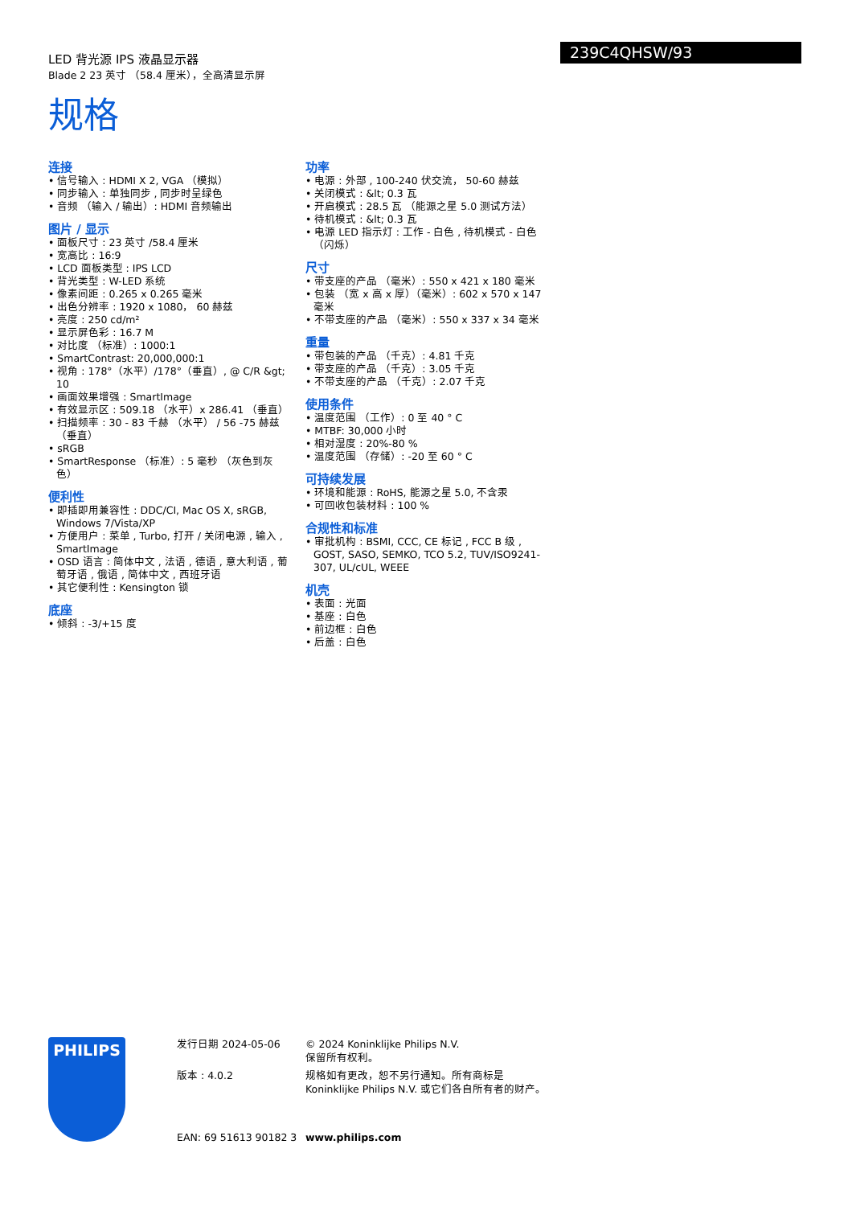LED 背光源 IPS 液晶显示器
Blade 2 23 英寸 （58.4 厘米），全高清显示屏
239C4QHSW/93
规格
连接
• 信号输入 : HDMI X 2, VGA （模拟）
• 同步输入 : 单独同步 , 同步时呈绿色
• 音频 （输入 / 输出）: HDMI 音频输出
图片 / 显示
• 面板尺寸 : 23 英寸 /58.4 厘米
• 宽高比 : 16:9
• LCD 面板类型 : IPS LCD
• 背光类型 : W-LED 系统
• 像素间距 : 0.265 x 0.265 毫米
• 出色分辨率 : 1920 x 1080， 60 赫兹
• 亮度 : 250 cd/m²
• 显示屏色彩 : 16.7 M
• 对比度 （标准）: 1000:1
• SmartContrast: 20,000,000:1
• 视角 : 178°（水平）/178°（垂直）, @ C/R &gt; 10
• 画面效果增强 : SmartImage
• 有效显示区 : 509.18 （水平）x 286.41 （垂直）
• 扫描频率 : 30 - 83 千赫 （水平） / 56 -75 赫兹 （垂直）
• sRGB
• SmartResponse （标准）: 5 毫秒 （灰色到灰色）
便利性
• 即插即用兼容性 : DDC/CI, Mac OS X, sRGB, Windows 7/Vista/XP
• 方便用户 : 菜单 , Turbo, 打开 / 关闭电源 , 输入 , SmartImage
• OSD 语言 : 简体中文 , 法语 , 德语 , 意大利语 , 葡萄牙语 , 俄语 , 简体中文 , 西班牙语
• 其它便利性 : Kensington 锁
底座
• 倾斜 : -3/+15 度
功率
• 电源 : 外部 , 100-240 伏交流， 50-60 赫兹
• 关闭模式 : &lt; 0.3 瓦
• 开启模式 : 28.5 瓦 （能源之星 5.0 测试方法）
• 待机模式 : &lt; 0.3 瓦
• 电源 LED 指示灯 : 工作 - 白色 , 待机模式 - 白色 （闪烁）
尺寸
• 带支座的产品 （毫米）: 550 x 421 x 180 毫米
• 包装 （宽 x 高 x 厚）（毫米）: 602 x 570 x 147 毫米
• 不带支座的产品 （毫米）: 550 x 337 x 34 毫米
重量
• 带包装的产品 （千克）: 4.81 千克
• 带支座的产品 （千克）: 3.05 千克
• 不带支座的产品 （千克）: 2.07 千克
使用条件
• 温度范围 （工作）: 0 至 40 ° C
• MTBF: 30,000 小时
• 相对湿度 : 20%-80 %
• 温度范围 （存储）: -20 至 60 ° C
可持续发展
• 环境和能源 : RoHS, 能源之星 5.0, 不含汞
• 可回收包装材料 : 100 %
合规性和标准
• 审批机构 : BSMI, CCC, CE 标记 , FCC B 级 , GOST, SASO, SEMKO, TCO 5.2, TUV/ISO9241-307, UL/cUL, WEEE
机壳
• 表面 : 光面
• 基座 : 白色
• 前边框 : 白色
• 后盖 : 白色
PHILIPS
发行日期 2024-05-06
版本 : 4.0.2
EAN: 69 51613 90182 3
© 2024 Koninklijke Philips N.V.
保留所有权利。
规格如有更改，恕不另行通知。所有商标是
Koninklijke Philips N.V. 或它们各自所有者的财产。
www.philips.com